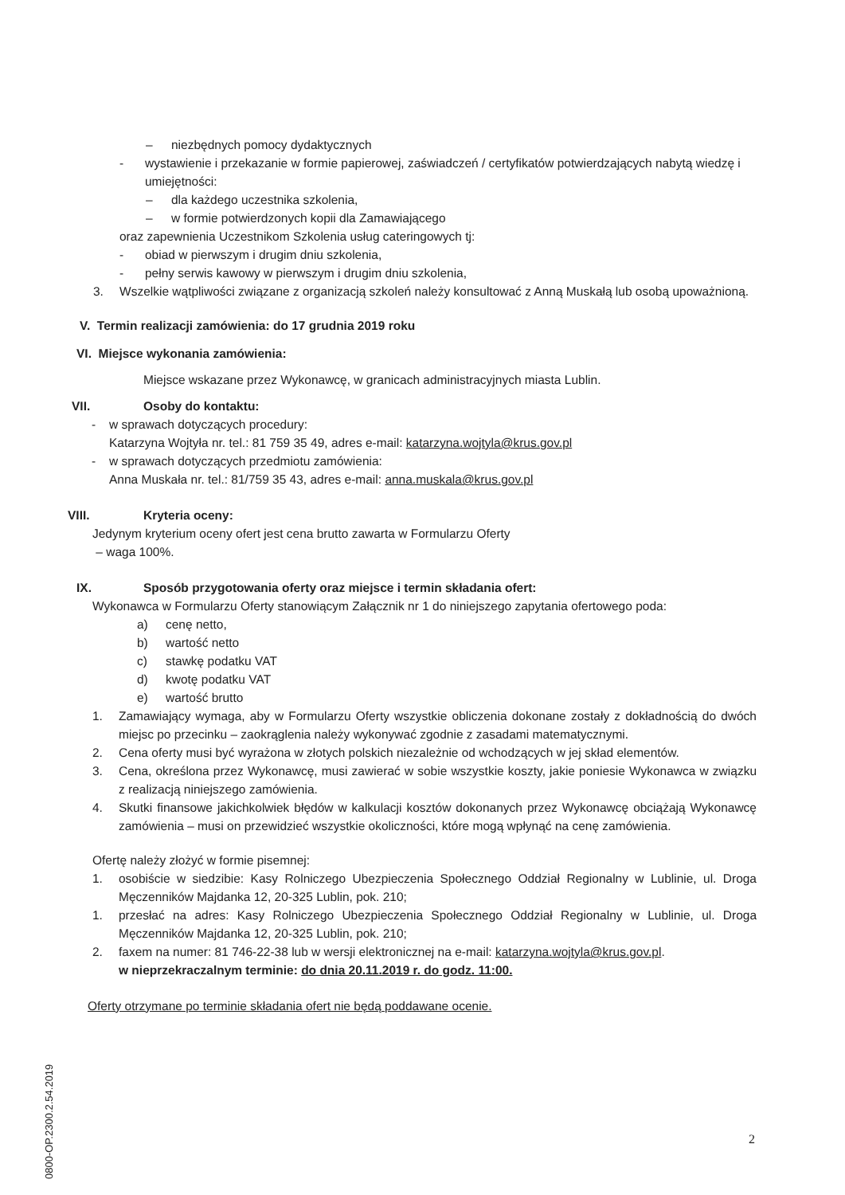– niezbędnych pomocy dydaktycznych
- wystawienie i przekazanie w formie papierowej, zaświadczeń / certyfikatów potwierdzających nabytą wiedzę i umiejętności:
– dla każdego uczestnika szkolenia,
– w formie potwierdzonych kopii dla Zamawiającego
oraz zapewnienia Uczestnikom Szkolenia usług cateringowych tj:
- obiad w pierwszym i drugim dniu szkolenia,
- pełny serwis kawowy w pierwszym i drugim dniu szkolenia,
3. Wszelkie wątpliwości związane z organizacją szkoleń należy konsultować z Anną Muskałą lub osobą upoważnioną.
V. Termin realizacji zamówienia: do 17 grudnia 2019 roku
VI. Miejsce wykonania zamówienia:
Miejsce wskazane przez Wykonawcę, w granicach administracyjnych miasta Lublin.
VII. Osoby do kontaktu:
- w sprawach dotyczących procedury:
Katarzyna Wojtyła nr. tel.: 81 759 35 49, adres e-mail: katarzyna.wojtyla@krus.gov.pl
- w sprawach dotyczących przedmiotu zamówienia:
Anna Muskała nr. tel.: 81/759 35 43, adres e-mail: anna.muskala@krus.gov.pl
VIII. Kryteria oceny:
Jedynym kryterium oceny ofert jest cena brutto zawarta w Formularzu Oferty
– waga 100%.
IX. Sposób przygotowania oferty oraz miejsce i termin składania ofert:
Wykonawca w Formularzu Oferty stanowiącym Załącznik nr 1 do niniejszego zapytania ofertowego poda:
a) cenę netto,
b) wartość netto
c) stawkę podatku VAT
d) kwotę podatku VAT
e) wartość brutto
1. Zamawiający wymaga, aby w Formularzu Oferty wszystkie obliczenia dokonane zostały z dokładnością do dwóch miejsc po przecinku – zaokrąglenia należy wykonywać zgodnie z zasadami matematycznymi.
2. Cena oferty musi być wyrażona w złotych polskich niezależnie od wchodzących w jej skład elementów.
3. Cena, określona przez Wykonawcę, musi zawierać w sobie wszystkie koszty, jakie poniesie Wykonawca w związku z realizacją niniejszego zamówienia.
4. Skutki finansowe jakichkolwiek błędów w kalkulacji kosztów dokonanych przez Wykonawcę obciążają Wykonawcę zamówienia – musi on przewidzieć wszystkie okoliczności, które mogą wpłynąć na cenę zamówienia.
Ofertę należy złożyć w formie pisemnej:
1. osobiście w siedzibie: Kasy Rolniczego Ubezpieczenia Społecznego Oddział Regionalny w Lublinie, ul. Droga Męczenników Majdanka 12, 20-325 Lublin, pok. 210;
1. przesłać na adres: Kasy Rolniczego Ubezpieczenia Społecznego Oddział Regionalny w Lublinie, ul. Droga Męczenników Majdanka 12, 20-325 Lublin, pok. 210;
2. faxem na numer: 81 746-22-38 lub w wersji elektronicznej na e-mail: katarzyna.wojtyla@krus.gov.pl.
w nieprzekraczalnym terminie: do dnia 20.11.2019 r. do godz. 11:00.
Oferty otrzymane po terminie składania ofert nie będą poddawane ocenie.
0800-OP.2300.2.54.2019
2